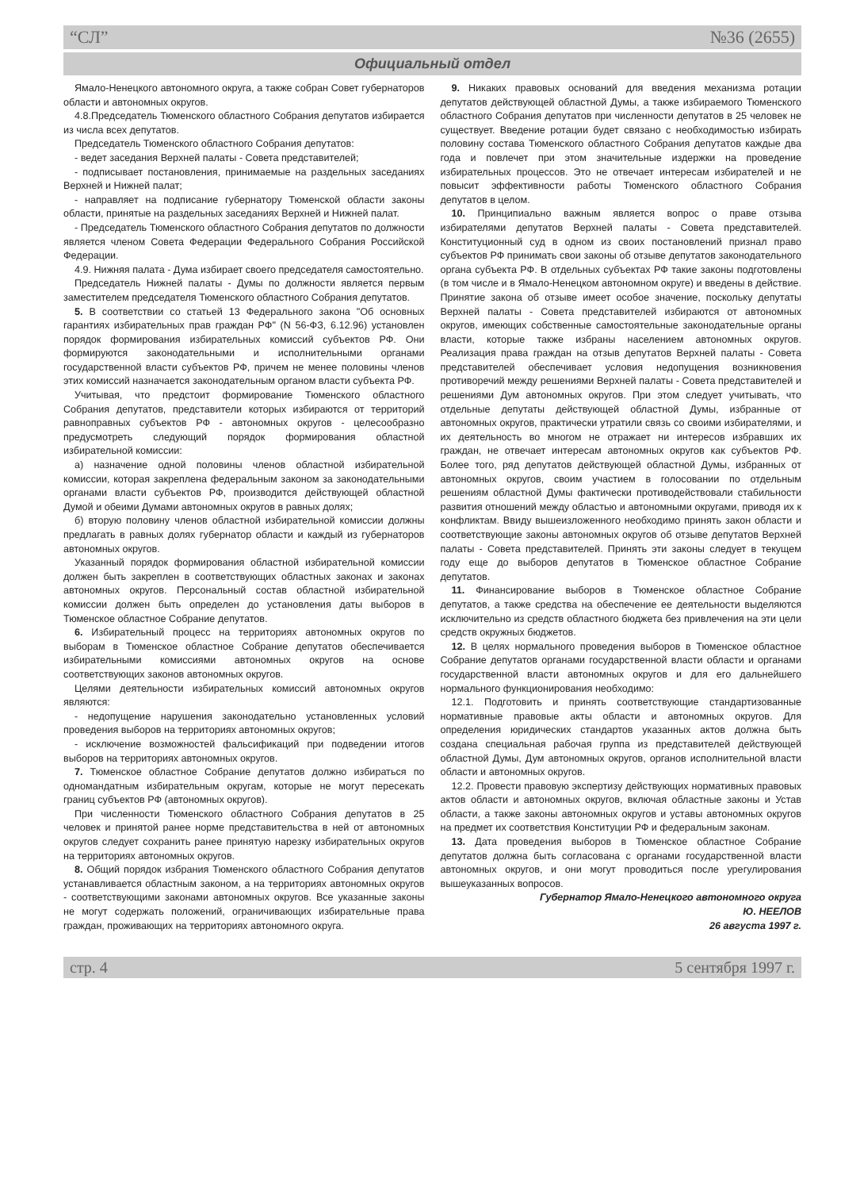“СЛ” №36 (2655)
Официальный отдел
Ямало-Ненецкого автономного округа, а также собран Совет губернаторов области и автономных округов.
4.8.Председатель Тюменского областного Собрания депутатов избирается из числа всех депутатов.
Председатель Тюменского областного Собрания депутатов:
- ведет заседания Верхней палаты - Совета представителей;
- подписывает постановления, принимаемые на раздельных заседаниях Верхней и Нижней палат;
- направляет на подписание губернатору Тюменской области законы области, принятые на раздельных заседаниях Верхней и Нижней палат.
- Председатель Тюменского областного Собрания депутатов по должности является членом Совета Федерации Федерального Собрания Российской Федерации.
4.9. Нижняя палата - Дума избирает своего председателя самостоятельно.
Председатель Нижней палаты - Думы по должности является первым заместителем председателя Тюменского областного Собрания депутатов.
5. В соответствии со статьей 13 Федерального закона "Об основных гарантиях избирательных прав граждан РФ" (N 56-ФЗ, 6.12.96) установлен порядок формирования избирательных комиссий субъектов РФ. Они формируются законодательными и исполнительными органами государственной власти субъектов РФ, причем не менее половины членов этих комиссий назначается законодательным органом власти субъекта РФ.
Учитывая, что предстоит формирование Тюменского областного Собрания депутатов, представители которых избираются от территорий равноправных субъектов РФ - автономных округов - целесообразно предусмотреть следующий порядок формирования областной избирательной комиссии:
а) назначение одной половины членов областной избирательной комиссии, которая закреплена федеральным законом за законодательными органами власти субъектов РФ, производится действующей областной Думой и обеими Думами автономных округов в равных долях;
б) вторую половину членов областной избирательной комиссии должны предлагать в равных долях губернатор области и каждый из губернаторов автономных округов.
Указанный порядок формирования областной избирательной комиссии должен быть закреплен в соответствующих областных законах и законах автономных округов. Персональный состав областной избирательной комиссии должен быть определен до установления даты выборов в Тюменское областное Собрание депутатов.
6. Избирательный процесс на территориях автономных округов по выборам в Тюменское областное Собрание депутатов обеспечивается избирательными комиссиями автономных округов на основе соответствующих законов автономных округов.
Целями деятельности избирательных комиссий автономных округов являются:
- недопущение нарушения законодательно установленных условий проведения выборов на территориях автономных округов;
- исключение возможностей фальсификаций при подведении итогов выборов на территориях автономных округов.
7. Тюменское областное Собрание депутатов должно избираться по одномандатным избирательным округам, которые не могут пересекать границ субъектов РФ (автономных округов).
При численности Тюменского областного Собрания депутатов в 25 человек и принятой ранее норме представительства в ней от автономных округов следует сохранить ранее принятую нарезку избирательных округов на территориях автономных округов.
8. Общий порядок избрания Тюменского областного Собрания депутатов устанавливается областным законом, а на территориях автономных округов - соответствующими законами автономных округов. Все указанные законы не могут содержать положений, ограничивающих избирательные права граждан, проживающих на территориях автономного округа.
9. Никаких правовых оснований для введения механизма ротации депутатов действующей областной Думы, а также избираемого Тюменского областного Собрания депутатов при численности депутатов в 25 человек не существует. Введение ротации будет связано с необходимостью избирать половину состава Тюменского областного Собрания депутатов каждые два года и повлечет при этом значительные издержки на проведение избирательных процессов. Это не отвечает интересам избирателей и не повысит эффективности работы Тюменского областного Собрания депутатов в целом.
10. Принципиально важным является вопрос о праве отзыва избирателями депутатов Верхней палаты - Совета представителей. Конституционный суд в одном из своих постановлений признал право субъектов РФ принимать свои законы об отзыве депутатов законодательного органа субъекта РФ. В отдельных субъектах РФ такие законы подготовлены (в том числе и в Ямало-Ненецком автономном округе) и введены в действие. Принятие закона об отзыве имеет особое значение, поскольку депутаты Верхней палаты - Совета представителей избираются от автономных округов, имеющих собственные самостоятельные законодательные органы власти, которые также избраны населением автономных округов. Реализация права граждан на отзыв депутатов Верхней палаты - Совета представителей обеспечивает условия недопущения возникновения противоречий между решениями Верхней палаты - Совета представителей и решениями Дум автономных округов. При этом следует учитывать, что отдельные депутаты действующей областной Думы, избранные от автономных округов, практически утратили связь со своими избирателями, и их деятельность во многом не отражает ни интересов избравших их граждан, не отвечает интересам автономных округов как субъектов РФ. Более того, ряд депутатов действующей областной Думы, избранных от автономных округов, своим участием в голосовании по отдельным решениям областной Думы фактически противодействовали стабильности развития отношений между областью и автономными округами, приводя их к конфликтам. Ввиду вышеизложенного необходимо принять закон области и соответствующие законы автономных округов об отзыве депутатов Верхней палаты - Совета представителей. Принять эти законы следует в текущем году еще до выборов депутатов в Тюменское областное Собрание депутатов.
11. Финансирование выборов в Тюменское областное Собрание депутатов, а также средства на обеспечение ее деятельности выделяются исключительно из средств областного бюджета без привлечения на эти цели средств окружных бюджетов.
12. В целях нормального проведения выборов в Тюменское областное Собрание депутатов органами государственной власти области и органами государственной власти автономных округов и для его дальнейшего нормального функционирования необходимо:
12.1. Подготовить и принять соответствующие стандартизованные нормативные правовые акты области и автономных округов. Для определения юридических стандартов указанных актов должна быть создана специальная рабочая группа из представителей действующей областной Думы, Дум автономных округов, органов исполнительной власти области и автономных округов.
12.2. Провести правовую экспертизу действующих нормативных правовых актов области и автономных округов, включая областные законы и Устав области, а также законы автономных округов и уставы автономных округов на предмет их соответствия Конституции РФ и федеральным законам.
13. Дата проведения выборов в Тюменское областное Собрание депутатов должна быть согласована с органами государственной власти автономных округов, и они могут проводиться после урегулирования вышеуказанных вопросов.
Губернатор Ямало-Ненецкого автономного округа
Ю. НЕЕЛОВ
26 августа 1997 г.
стр. 4 5 сентября 1997 г.